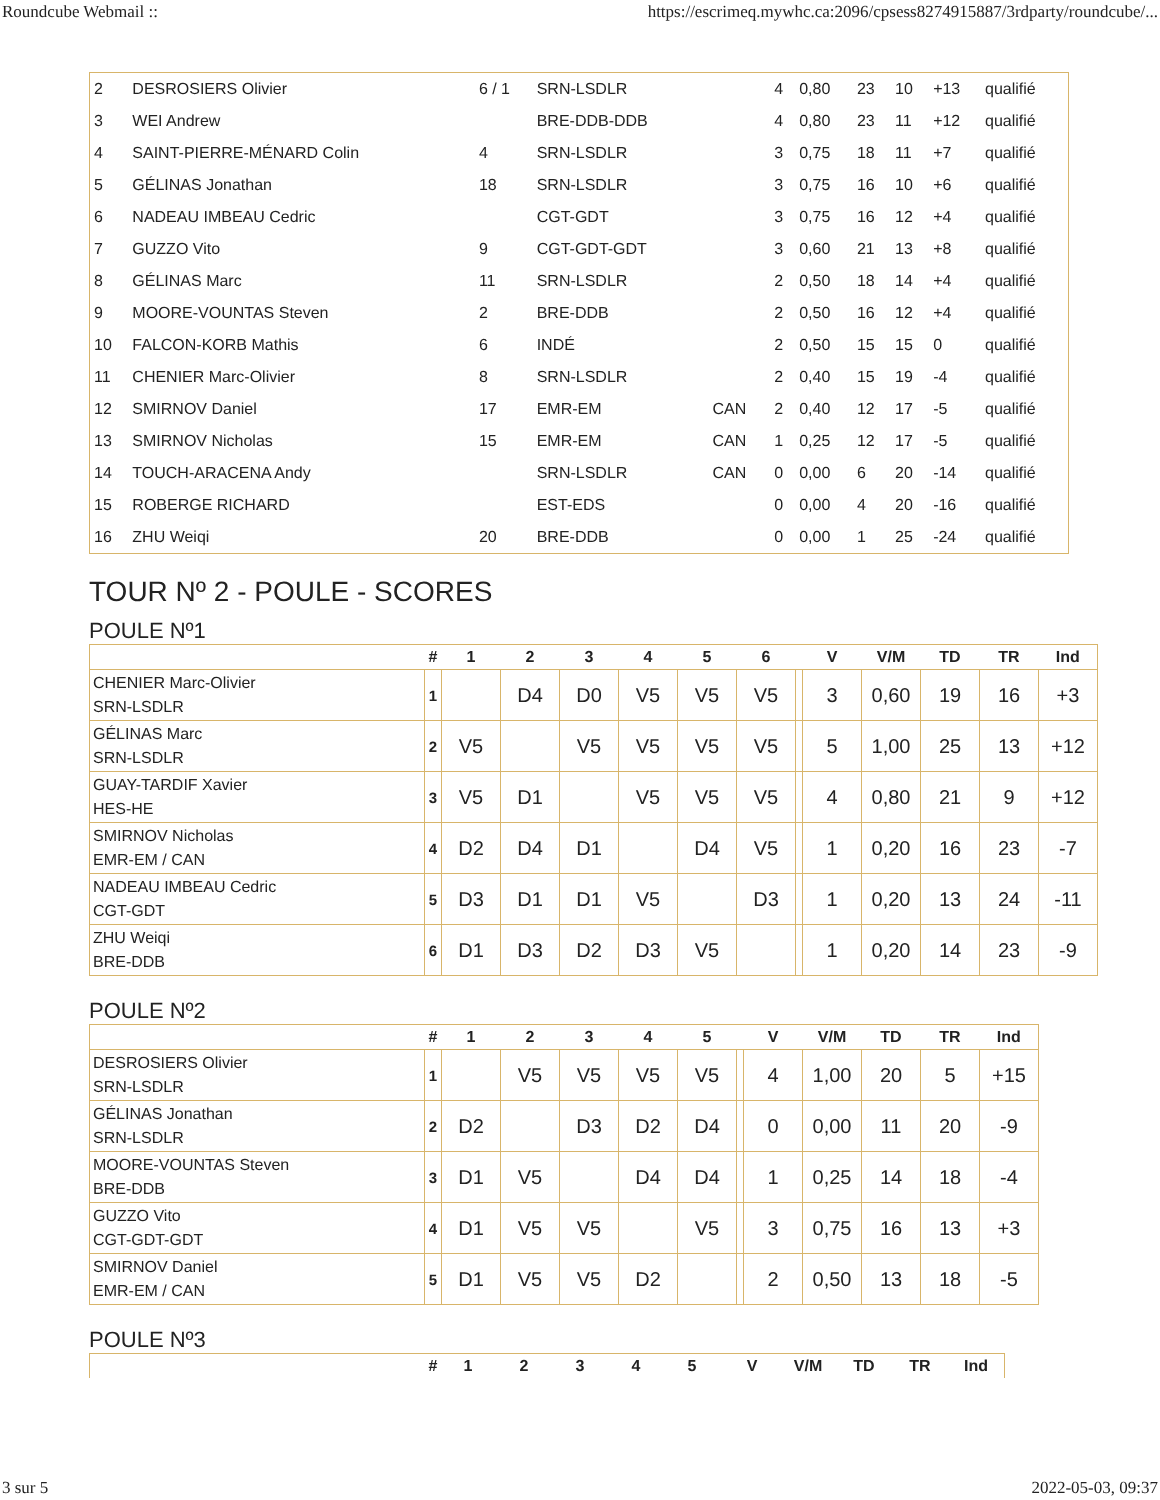Roundcube Webmail :: https://escrimeq.mywhc.ca:2096/cpsess8274915887/3rdparty/roundcube/...
| 2 | DESROSIERS Olivier | 6 / 1 | SRN-LSDLR | | 4 | 0,80 | 23 | 10 | +13 | qualifié |
| 3 | WEI Andrew | | BRE-DDB-DDB | | 4 | 0,80 | 23 | 11 | +12 | qualifié |
| 4 | SAINT-PIERRE-MÉNARD Colin | 4 | SRN-LSDLR | | 3 | 0,75 | 18 | 11 | +7 | qualifié |
| 5 | GÉLINAS Jonathan | 18 | SRN-LSDLR | | 3 | 0,75 | 16 | 10 | +6 | qualifié |
| 6 | NADEAU IMBEAU Cedric | | CGT-GDT | | 3 | 0,75 | 16 | 12 | +4 | qualifié |
| 7 | GUZZO Vito | 9 | CGT-GDT-GDT | | 3 | 0,60 | 21 | 13 | +8 | qualifié |
| 8 | GÉLINAS Marc | 11 | SRN-LSDLR | | 2 | 0,50 | 18 | 14 | +4 | qualifié |
| 9 | MOORE-VOUNTAS Steven | 2 | BRE-DDB | | 2 | 0,50 | 16 | 12 | +4 | qualifié |
| 10 | FALCON-KORB Mathis | 6 | INDÉ | | 2 | 0,50 | 15 | 15 | 0 | qualifié |
| 11 | CHENIER Marc-Olivier | 8 | SRN-LSDLR | | 2 | 0,40 | 15 | 19 | -4 | qualifié |
| 12 | SMIRNOV Daniel | 17 | EMR-EM | CAN | 2 | 0,40 | 12 | 17 | -5 | qualifié |
| 13 | SMIRNOV Nicholas | 15 | EMR-EM | CAN | 1 | 0,25 | 12 | 17 | -5 | qualifié |
| 14 | TOUCH-ARACENA Andy | | SRN-LSDLR | CAN | 0 | 0,00 | 6 | 20 | -14 | qualifié |
| 15 | ROBERGE RICHARD | | EST-EDS | | 0 | 0,00 | 4 | 20 | -16 | qualifié |
| 16 | ZHU Weiqi | 20 | BRE-DDB | | 0 | 0,00 | 1 | 25 | -24 | qualifié |
TOUR Nº 2 - POULE - SCORES
POULE Nº1
| | # | 1 | 2 | 3 | 4 | 5 | 6 | | V | V/M | TD | TR | Ind |
| --- | --- | --- | --- | --- | --- | --- | --- | --- | --- | --- | --- | --- | --- |
| CHENIER Marc-Olivier SRN-LSDLR | 1 | | D4 | D0 | V5 | V5 | V5 | | 3 | 0,60 | 19 | 16 | +3 |
| GÉLINAS Marc SRN-LSDLR | 2 | V5 | | V5 | V5 | V5 | V5 | | 5 | 1,00 | 25 | 13 | +12 |
| GUAY-TARDIF Xavier HES-HE | 3 | V5 | D1 | | V5 | V5 | V5 | | 4 | 0,80 | 21 | 9 | +12 |
| SMIRNOV Nicholas EMR-EM / CAN | 4 | D2 | D4 | D1 | | D4 | V5 | | 1 | 0,20 | 16 | 23 | -7 |
| NADEAU IMBEAU Cedric CGT-GDT | 5 | D3 | D1 | D1 | V5 | | D3 | | 1 | 0,20 | 13 | 24 | -11 |
| ZHU Weiqi BRE-DDB | 6 | D1 | D3 | D2 | D3 | V5 | | | 1 | 0,20 | 14 | 23 | -9 |
POULE Nº2
| | # | 1 | 2 | 3 | 4 | 5 | | V | V/M | TD | TR | Ind |
| --- | --- | --- | --- | --- | --- | --- | --- | --- | --- | --- | --- | --- |
| DESROSIERS Olivier SRN-LSDLR | 1 | | V5 | V5 | V5 | V5 | | 4 | 1,00 | 20 | 5 | +15 |
| GÉLINAS Jonathan SRN-LSDLR | 2 | D2 | | D3 | D2 | D4 | | 0 | 0,00 | 11 | 20 | -9 |
| MOORE-VOUNTAS Steven BRE-DDB | 3 | D1 | V5 | | D4 | D4 | | 1 | 0,25 | 14 | 18 | -4 |
| GUZZO Vito CGT-GDT-GDT | 4 | D1 | V5 | V5 | | V5 | | 3 | 0,75 | 16 | 13 | +3 |
| SMIRNOV Daniel EMR-EM / CAN | 5 | D1 | V5 | V5 | D2 | | | 2 | 0,50 | 13 | 18 | -5 |
POULE Nº3
| | # | 1 | 2 | 3 | 4 | 5 | | V | V/M | TD | TR | Ind |
| --- | --- | --- | --- | --- | --- | --- | --- | --- | --- | --- | --- | --- |
3 sur 5 2022-05-03, 09:37